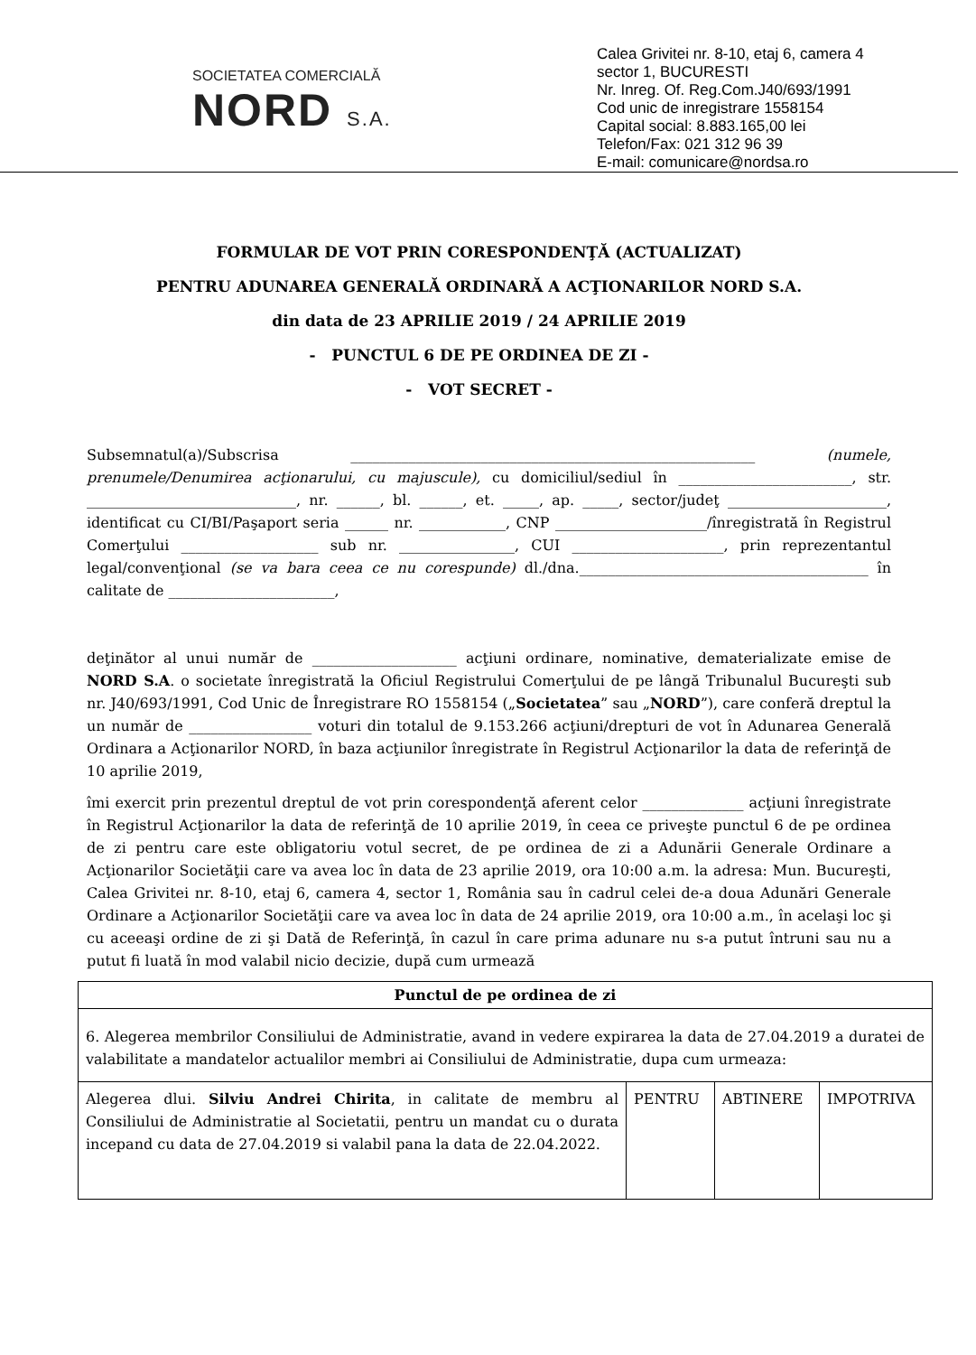SOCIETATEA COMERCIALĂ
NORD S.A.
Calea Grivitei nr. 8-10, etaj 6, camera 4
sector 1, BUCURESTI
Nr. Inreg. Of. Reg.Com.J40/693/1991
Cod unic de inregistrare 1558154
Capital social: 8.883.165,00 lei
Telefon/Fax: 021 312 96 39
E-mail: comunicare@nordsa.ro
FORMULAR DE VOT PRIN CORESPONDENŢĂ (ACTUALIZAT)
PENTRU ADUNAREA GENERALĂ ORDINARĂ A ACŢIONARILOR NORD S.A.
din data de 23 APRILIE 2019 / 24 APRILIE 2019
- PUNCTUL 6 DE PE ORDINEA DE ZI -
- VOT SECRET -
Subsemnatul(a)/Subscrisa ________________________________________________________ (numele, prenumele/Denumirea acţionarului, cu majuscule), cu domiciliul/sediul în ________________________, str. _____________________________, nr. ______, bl. ______, et. _____, ap. _____, sector/judeţ ______________________, identificat cu CI/BI/Paşaport seria ______ nr. ____________, CNP _____________________/înregistrată în Registrul Comerţului ___________________ sub nr. ________________, CUI _____________________, prin reprezentantul legal/convenţional (se va bara ceea ce nu corespunde) dl./dna.________________________________________ în calitate de _______________________,
deţinător al unui număr de ____________________ acţiuni ordinare, nominative, dematerializate emise de NORD S.A. o societate înregistrată la Oficiul Registrului Comerţului de pe lângă Tribunalul Bucureşti sub nr. J40/693/1991, Cod Unic de Înregistrare RO 1558154 („Societatea” sau „NORD”), care conferă dreptul la un număr de _________________ voturi din totalul de 9.153.266 acţiuni/drepturi de vot în Adunarea Generală Ordinara a Acţionarilor NORD, în baza acţiunilor înregistrate în Registrul Acţionarilor la data de referinţă de 10 aprilie 2019,
îmi exercit prin prezentul dreptul de vot prin corespondenţă aferent celor ______________ acţiuni înregistrate în Registrul Acţionarilor la data de referinţă de 10 aprilie 2019, în ceea ce priveşte punctul 6 de pe ordinea de zi pentru care este obligatoriu votul secret, de pe ordinea de zi a Adunării Generale Ordinare a Acţionarilor Societăţii care va avea loc în data de 23 aprilie 2019, ora 10:00 a.m. la adresa: Mun. Bucureşti, Calea Grivitei nr. 8-10, etaj 6, camera 4, sector 1, România sau în cadrul celei de-a doua Adunări Generale Ordinare a Acţionarilor Societăţii care va avea loc în data de 24 aprilie 2019, ora 10:00 a.m., în acelaşi loc şi cu aceeaşi ordine de zi şi Dată de Referinţă, în cazul în care prima adunare nu s-a putut întruni sau nu a putut fi luată în mod valabil nicio decizie, după cum urmează
| Punctul de pe ordinea de zi | | | |
| --- | --- | --- | --- |
| 6. Alegerea membrilor Consiliului de Administratie, avand in vedere expirarea la data de 27.04.2019 a duratei de valabilitate a mandatelor actualilor membri ai Consiliului de Administratie, dupa cum urmeaza: | | | |
| Alegerea dlui. Silviu Andrei Chirita , in calitate de membru al Consiliului de Administratie al Societatii, pentru un mandat cu o durata incepand cu data de 27.04.2019 si valabil pana la data de 22.04.2022. | PENTRU | ABTINERE | IMPOTRIVA |